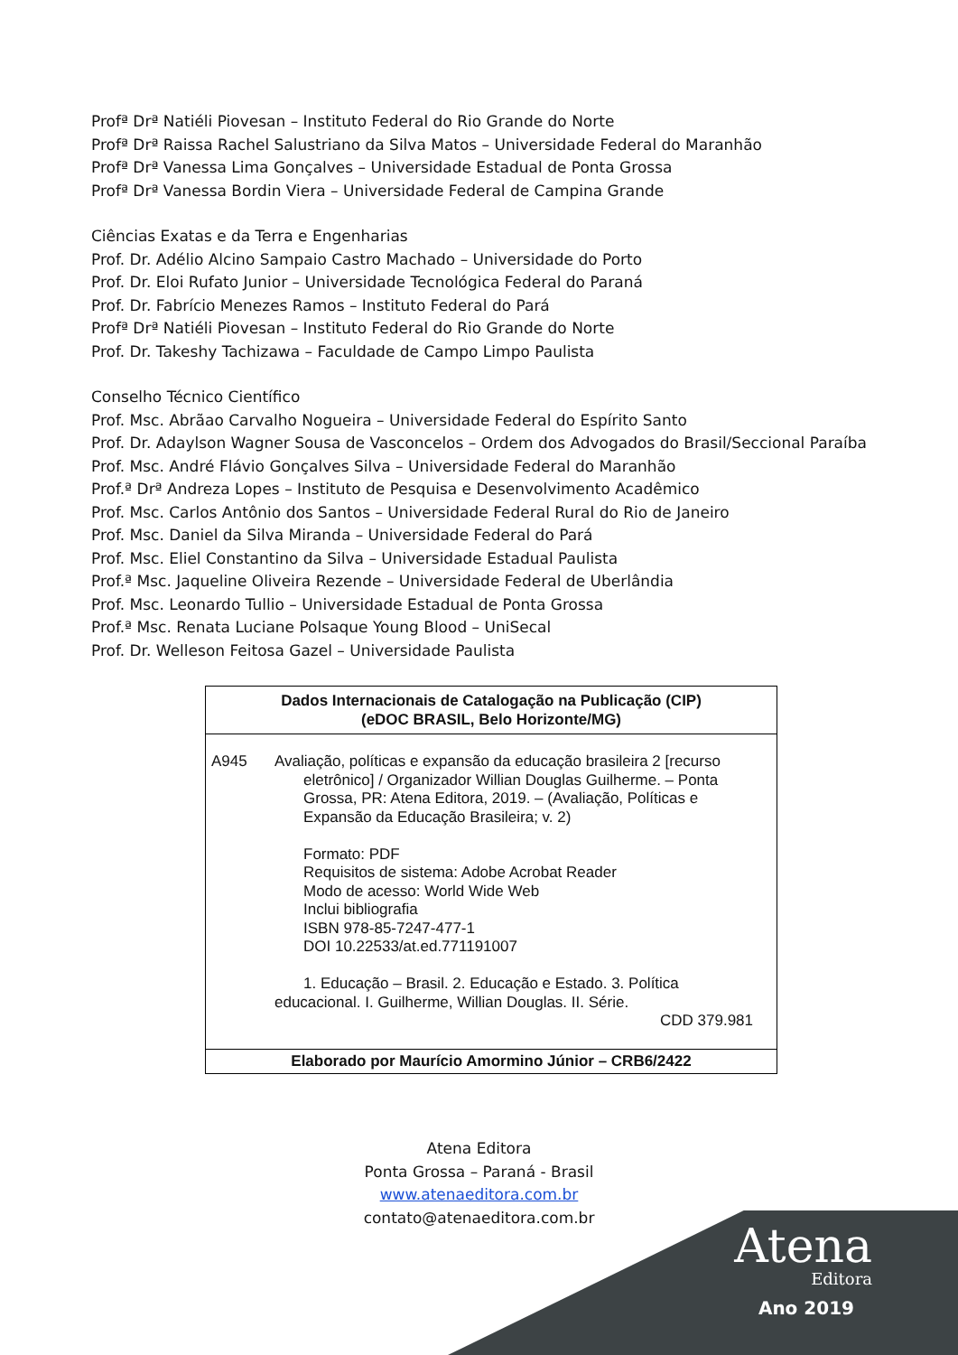Profª Drª Natiéli Piovesan – Instituto Federal do Rio Grande do Norte
Profª Drª Raissa Rachel Salustriano da Silva Matos – Universidade Federal do Maranhão
Profª Drª Vanessa Lima Gonçalves – Universidade Estadual de Ponta Grossa
Profª Drª Vanessa Bordin Viera – Universidade Federal de Campina Grande
Ciências Exatas e da Terra e Engenharias
Prof. Dr. Adélio Alcino Sampaio Castro Machado – Universidade do Porto
Prof. Dr. Eloi Rufato Junior – Universidade Tecnológica Federal do Paraná
Prof. Dr. Fabrício Menezes Ramos – Instituto Federal do Pará
Profª Drª Natiéli Piovesan – Instituto Federal do Rio Grande do Norte
Prof. Dr. Takeshy Tachizawa – Faculdade de Campo Limpo Paulista
Conselho Técnico Científico
Prof. Msc. Abrãao Carvalho Nogueira – Universidade Federal do Espírito Santo
Prof. Dr. Adaylson Wagner Sousa de Vasconcelos – Ordem dos Advogados do Brasil/Seccional Paraíba
Prof. Msc. André Flávio Gonçalves Silva – Universidade Federal do Maranhão
Prof.ª Drª Andreza Lopes – Instituto de Pesquisa e Desenvolvimento Acadêmico
Prof. Msc. Carlos Antônio dos Santos – Universidade Federal Rural do Rio de Janeiro
Prof. Msc. Daniel da Silva Miranda – Universidade Federal do Pará
Prof. Msc. Eliel Constantino da Silva – Universidade Estadual Paulista
Prof.ª Msc. Jaqueline Oliveira Rezende – Universidade Federal de Uberlândia
Prof. Msc. Leonardo Tullio – Universidade Estadual de Ponta Grossa
Prof.ª Msc. Renata Luciane Polsaque Young Blood – UniSecal
Prof. Dr. Welleson Feitosa Gazel – Universidade Paulista
Dados Internacionais de Catalogação na Publicação (CIP)
(eDOC BRASIL, Belo Horizonte/MG)
A945 Avaliação, políticas e expansão da educação brasileira 2 [recurso
eletrônico] / Organizador Willian Douglas Guilherme. – Ponta Grossa, PR: Atena Editora, 2019. – (Avaliação, Políticas e Expansão da Educação Brasileira; v. 2)
Formato: PDF
Requisitos de sistema: Adobe Acrobat Reader
Modo de acesso: World Wide Web
Inclui bibliografia
ISBN 978-85-7247-477-1
DOI 10.22533/at.ed.771191007
1. Educação – Brasil. 2. Educação e Estado. 3. Política
educacional. I. Guilherme, Willian Douglas. II. Série.
CDD 379.981
Elaborado por Maurício Amormino Júnior – CRB6/2422
Atena Editora
Ponta Grossa – Paraná - Brasil
www.atenaeditora.com.br
contato@atenaeditora.com.br
Atena
Editora
Ano 2019